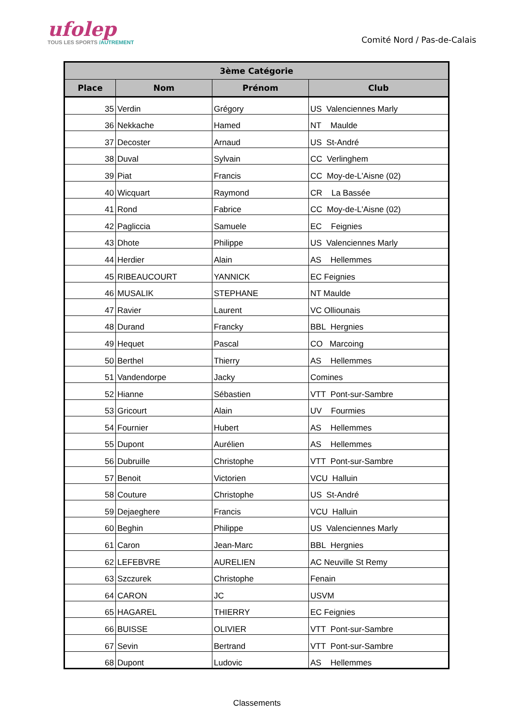ufolep
TOUS LES SPORTS /AUTREMENT
Comité Nord / Pas-de-Calais
| 3ème Catégorie | | | |
| --- | --- | --- | --- |
| Place | Nom | Prénom | Club |
| 35 | Verdin | Grégory | US Valenciennes Marly |
| 36 | Nekkache | Hamed | NT Maulde |
| 37 | Decoster | Arnaud | US St-André |
| 38 | Duval | Sylvain | CC Verlinghem |
| 39 | Piat | Francis | CC Moy-de-L'Aisne (02) |
| 40 | Wicquart | Raymond | CR La Bassée |
| 41 | Rond | Fabrice | CC Moy-de-L'Aisne (02) |
| 42 | Pagliccia | Samuele | EC Feignies |
| 43 | Dhote | Philippe | US Valenciennes Marly |
| 44 | Herdier | Alain | AS Hellemmes |
| 45 | RIBEAUCOURT | YANNICK | EC Feignies |
| 46 | MUSALIK | STEPHANE | NT Maulde |
| 47 | Ravier | Laurent | VC Olliounais |
| 48 | Durand | Francky | BBL Hergnies |
| 49 | Hequet | Pascal | CO Marcoing |
| 50 | Berthel | Thierry | AS Hellemmes |
| 51 | Vandendorpe | Jacky | Comines |
| 52 | Hianne | Sébastien | VTT Pont-sur-Sambre |
| 53 | Gricourt | Alain | UV Fourmies |
| 54 | Fournier | Hubert | AS Hellemmes |
| 55 | Dupont | Aurélien | AS Hellemmes |
| 56 | Dubruille | Christophe | VTT Pont-sur-Sambre |
| 57 | Benoit | Victorien | VCU Halluin |
| 58 | Couture | Christophe | US St-André |
| 59 | Dejaeghere | Francis | VCU Halluin |
| 60 | Beghin | Philippe | US Valenciennes Marly |
| 61 | Caron | Jean-Marc | BBL Hergnies |
| 62 | LEFEBVRE | AURELIEN | AC Neuville St Remy |
| 63 | Szczurek | Christophe | Fenain |
| 64 | CARON | JC | USVM |
| 65 | HAGAREL | THIERRY | EC Feignies |
| 66 | BUISSE | OLIVIER | VTT Pont-sur-Sambre |
| 67 | Sevin | Bertrand | VTT Pont-sur-Sambre |
| 68 | Dupont | Ludovic | AS Hellemmes |
Classements